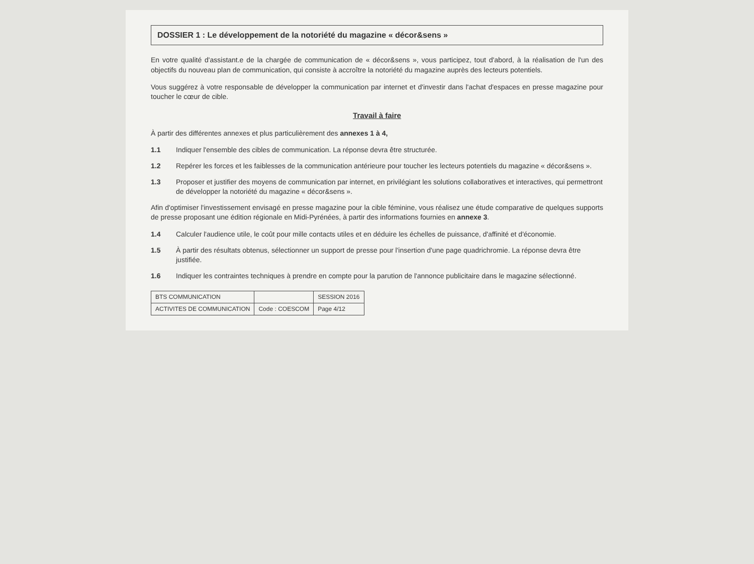DOSSIER 1 : Le développement de la notoriété du magazine « décor&sens »
En votre qualité d'assistant.e de la chargée de communication de « décor&sens », vous participez, tout d'abord, à la réalisation de l'un des objectifs du nouveau plan de communication, qui consiste à accroître la notoriété du magazine auprès des lecteurs potentiels.
Vous suggérez à votre responsable de développer la communication par internet et d'investir dans l'achat d'espaces en presse magazine pour toucher le cœur de cible.
Travail à faire
À partir des différentes annexes et plus particulièrement des annexes 1 à 4,
1.1 Indiquer l'ensemble des cibles de communication. La réponse devra être structurée.
1.2 Repérer les forces et les faiblesses de la communication antérieure pour toucher les lecteurs potentiels du magazine « décor&sens ».
1.3 Proposer et justifier des moyens de communication par internet, en privilégiant les solutions collaboratives et interactives, qui permettront de développer la notoriété du magazine « décor&sens ».
Afin d'optimiser l'investissement envisagé en presse magazine pour la cible féminine, vous réalisez une étude comparative de quelques supports de presse proposant une édition régionale en Midi-Pyrénées, à partir des informations fournies en annexe 3.
1.4 Calculer l'audience utile, le coût pour mille contacts utiles et en déduire les échelles de puissance, d'affinité et d'économie.
1.5 À partir des résultats obtenus, sélectionner un support de presse pour l'insertion d'une page quadrichromie. La réponse devra être justifiée.
1.6 Indiquer les contraintes techniques à prendre en compte pour la parution de l'annonce publicitaire dans le magazine sélectionné.
| BTS COMMUNICATION | | SESSION 2016 |
| ACTIVITES DE COMMUNICATION | Code : COESCOM | Page 4/12 |